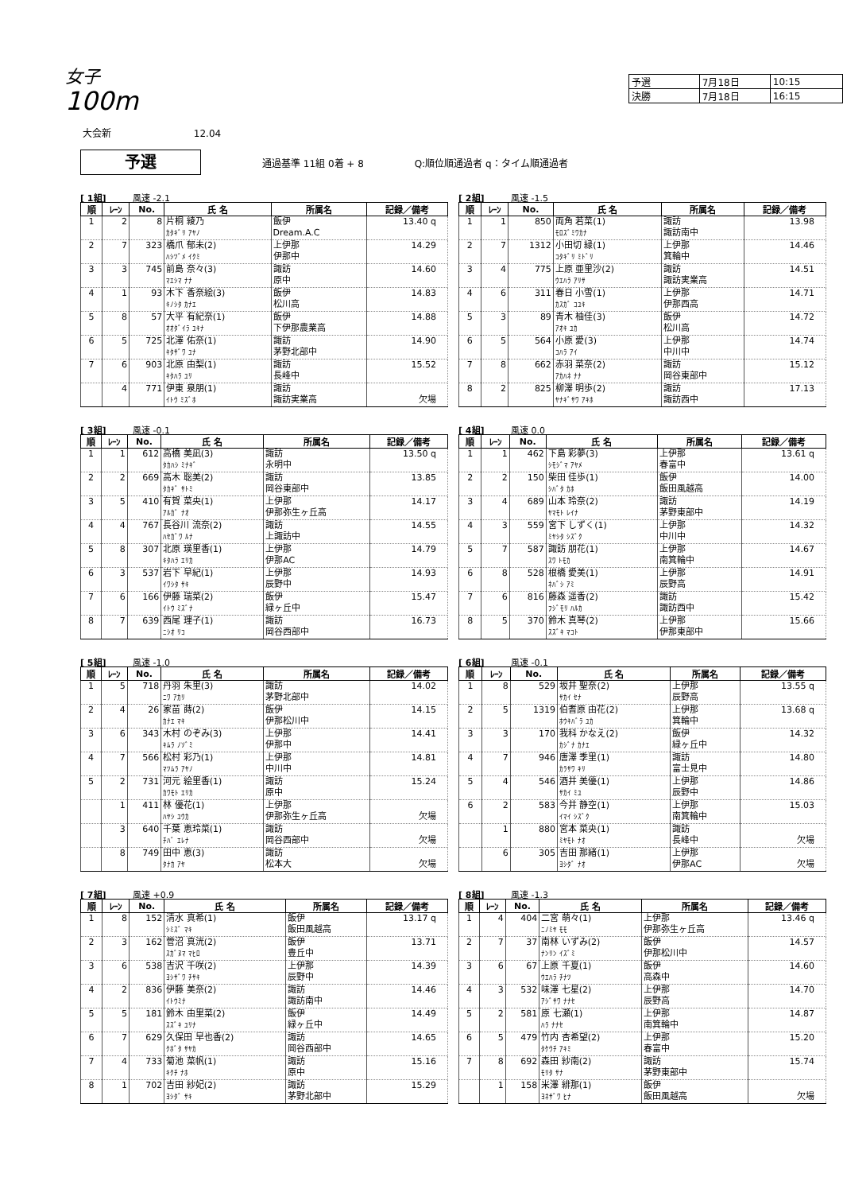女子
100m
| 予選 | 7月18日 | 10:15 |
| 決勝 | 7月18日 | 16:15 |
大会新 12.04
予選
通過基準 11組 0着 + 8 Q:順位順通過者 q：タイム順通過者
[ 1組] 風速 -2.1
| 順 | ﾚｰﾝ | No. | 氏 名 | 所属名 | 記録／備考 |
| --- | --- | --- | --- | --- | --- |
| 1 | 2 | 8 | 片桐 綾乃 ｶﾀｷﾞﾘ ｱﾔﾉ | 飯伊 Dream.A.C | 13.40 q |
| 2 | 7 | 323 | 橋爪 郁未(2) ﾊｼﾂﾞﾒ ｲｸﾐ | 上伊那 伊那中 | 14.29 |
| 3 | 3 | 745 | 前島 奈々(3) ﾏｴｼﾏ ﾅﾅ | 諏訪 原中 | 14.60 |
| 4 | 1 | 93 | 木下 香奈絵(3) ｷﾉｼﾀ ｶﾅｴ | 飯伊 松川高 | 14.83 |
| 5 | 8 | 57 | 大平 有紀奈(1) ｵｵﾀﾞｲﾗ ﾕｷﾅ | 飯伊 下伊那農業高 | 14.88 |
| 6 | 5 | 725 | 北澤 佑奈(1) ｷﾀｻﾞﾜ ﾕﾅ | 諏訪 茅野北部中 | 14.90 |
| 7 | 6 | 903 | 北原 由梨(1) ｷﾀﾊﾗ ﾕﾘ | 諏訪 長峰中 | 15.52 |
| | 4 | 771 | 伊東 泉朋(1) ｲﾄｳ ﾐｽﾞﾎ | 諏訪 諏訪実業高 | 欠場 |
[ 2組] 風速 -1.5
| 順 | ﾚｰﾝ | No. | 氏 名 | 所属名 | 記録／備考 |
| --- | --- | --- | --- | --- | --- |
| 1 | 1 | 850 | 両角 若菜(1) ﾓﾛｽﾞﾐﾜｶﾅ | 諏訪 諏訪南中 | 13.98 |
| 2 | 7 | 1312 | 小田切 緑(1) ｺﾀｷﾞﾘ ﾐﾄﾞﾘ | 上伊那 箕輪中 | 14.46 |
| 3 | 4 | 775 | 上原 亜里沙(2) ｳｴﾊﾗ ｱﾘｻ | 諏訪 諏訪実業高 | 14.51 |
| 4 | 6 | 311 | 春日 小雪(1) ｶｽｶﾞ ｺﾕｷ | 上伊那 伊那西高 | 14.71 |
| 5 | 3 | 89 | 青木 柚佳(3) ｱｵｷ ﾕｶ | 飯伊 松川高 | 14.72 |
| 6 | 5 | 564 | 小原 愛(3) ｺﾊﾗ ｱｲ | 上伊那 中川中 | 14.74 |
| 7 | 8 | 662 | 赤羽 菜奈(2) ｱｶﾊﾈ ﾅﾅ | 諏訪 岡谷東部中 | 15.12 |
| 8 | 2 | 825 | 柳澤 明歩(2) ﾔﾅｷﾞｻﾜ ｱｷﾎ | 諏訪 諏訪西中 | 17.13 |
[ 3組] 風速 -0.1
| 順 | ﾚｰﾝ | No. | 氏 名 | 所属名 | 記録／備考 |
| --- | --- | --- | --- | --- | --- |
| 1 | 1 | 612 | 高橋 美凪(3) ﾀｶﾊｼ ﾐﾅｷﾞ | 諏訪 永明中 | 13.50 q |
| 2 | 2 | 669 | 高木 聡美(2) ﾀｶｷﾞ ｻﾄﾐ | 諏訪 岡谷東部中 | 13.85 |
| 3 | 5 | 410 | 有賀 菜央(1) ｱﾙｶﾞ ﾅｵ | 上伊那 伊那弥生ヶ丘高 | 14.17 |
| 4 | 4 | 767 | 長谷川 流奈(2) ﾊｾｶﾞﾜ ﾙﾅ | 諏訪 上諏訪中 | 14.55 |
| 5 | 8 | 307 | 北原 瑛里香(1) ｷﾀﾊﾗ ｴﾘｶ | 上伊那 伊那AC | 14.79 |
| 6 | 3 | 537 | 岩下 早紀(1) ｲﾜｼﾀ ｻｷ | 上伊那 辰野中 | 14.93 |
| 7 | 6 | 166 | 伊藤 瑞菜(2) ｲﾄｳ ﾐｽﾞﾅ | 飯伊 緑ヶ丘中 | 15.47 |
| 8 | 7 | 639 | 西尾 理子(1) ﾆｼｵ ﾘｺ | 諏訪 岡谷西部中 | 16.73 |
[ 4組] 風速 0.0
| 順 | ﾚｰﾝ | No. | 氏 名 | 所属名 | 記録／備考 |
| --- | --- | --- | --- | --- | --- |
| 1 | 1 | 462 | 下島 彩夢(3) ｼﾓｼﾞﾏ ｱﾔﾒ | 上伊那 春富中 | 13.61 q |
| 2 | 2 | 150 | 柴田 佳歩(1) ｼﾊﾞﾀ ｶﾎ | 飯伊 飯田風越高 | 14.00 |
| 3 | 4 | 689 | 山本 玲奈(2) ﾔﾏﾓﾄ ﾚｲﾅ | 諏訪 茅野東部中 | 14.19 |
| 4 | 3 | 559 | 宮下 しずく(1) ﾐﾔｼﾀ ｼｽﾞｸ | 上伊那 中川中 | 14.32 |
| 5 | 7 | 587 | 諏訪 朋花(1) ｽﾜ ﾄﾓｶ | 上伊那 南箕輪中 | 14.67 |
| 6 | 8 | 528 | 根橋 愛美(1) ﾈﾊﾞｼ ｱﾐ | 上伊那 辰野高 | 14.91 |
| 7 | 6 | 816 | 藤森 遥香(2) ﾌｼﾞﾓﾘ ﾊﾙｶ | 諏訪 諏訪西中 | 15.42 |
| 8 | 5 | 370 | 鈴木 真琴(2) ｽｽﾞｷ ﾏｺﾄ | 上伊那 伊那東部中 | 15.66 |
[ 5組] 風速 -1.0
| 順 | ﾚｰﾝ | No. | 氏 名 | 所属名 | 記録／備考 |
| --- | --- | --- | --- | --- | --- |
| 1 | 5 | 718 | 丹羽 朱里(3) ﾆﾜ ｱｶﾘ | 諏訪 茅野北部中 | 14.02 |
| 2 | 4 | 26 | 家苗 蒔(2) ｶﾅｴ ﾏｷ | 飯伊 伊那松川中 | 14.15 |
| 3 | 6 | 343 | 木村 のぞみ(3) ｷﾑﾗ ﾉｿﾞﾐ | 上伊那 伊那中 | 14.41 |
| 4 | 7 | 566 | 松村 彩乃(1) ﾏﾂﾑﾗ ｱﾔﾉ | 上伊那 中川中 | 14.81 |
| 5 | 2 | 731 | 河元 絵里香(1) ｶﾜﾓﾄ ｴﾘｶ | 諏訪 原中 | 15.24 |
| | 1 | 411 | 林 優花(1) ﾊﾔｼ ﾕｳｶ | 上伊那 伊那弥生ヶ丘高 | 欠場 |
| | 3 | 640 | 千葉 恵玲菜(1) ﾁﾊﾞ ｴﾚﾅ | 諏訪 岡谷西部中 | 欠場 |
| | 8 | 749 | 田中 恵(3) ﾀﾅｶ ｱﾔ | 諏訪 松本大 | 欠場 |
[ 6組] 風速 -0.1
| 順 | ﾚｰﾝ | No. | 氏 名 | 所属名 | 記録／備考 |
| --- | --- | --- | --- | --- | --- |
| 1 | 8 | 529 | 坂井 聖奈(2) ｻｶｲ ｾﾅ | 上伊那 辰野高 | 13.55 q |
| 2 | 5 | 1319 | 伯耆原 由花(2) ﾎｳｷﾊﾞﾗ ﾕｶ | 上伊那 箕輪中 | 13.68 q |
| 3 | 3 | 170 | 我科 かなえ(2) ｶｼﾞﾅ ｶﾅｴ | 飯伊 緑ヶ丘中 | 14.32 |
| 4 | 7 | 946 | 唐澤 季里(1) ｶﾗｻﾜ ｷﾘ | 諏訪 富士見中 | 14.80 |
| 5 | 4 | 546 | 酒井 美優(1) ｻｶｲ ﾐﾕ | 上伊那 辰野中 | 14.86 |
| 6 | 2 | 583 | 今井 静空(1) ｲﾏｲ ｼｽﾞｸ | 上伊那 南箕輪中 | 15.03 |
| | 1 | 880 | 宮本 菜央(1) ﾐﾔﾓﾄ ﾅｵ | 諏訪 長峰中 | 欠場 |
| | 6 | 305 | 吉田 那緒(1) ﾖｼﾀﾞ ﾅｵ | 上伊那 伊那AC | 欠場 |
[ 7組] 風速 +0.9
| 順 | ﾚｰﾝ | No. | 氏 名 | 所属名 | 記録／備考 |
| --- | --- | --- | --- | --- | --- |
| 1 | 8 | 152 | 清水 真希(1) ｼﾐｽﾞ ﾏｷ | 飯伊 飯田風越高 | 13.17 q |
| 2 | 3 | 162 | 菅沼 真洸(2) ｽｶﾞﾇﾏ ﾏﾋﾛ | 飯伊 豊丘中 | 13.71 |
| 3 | 6 | 538 | 吉沢 千咲(2) ﾖｼｻﾞﾜ ﾁｻｷ | 上伊那 辰野中 | 14.39 |
| 4 | 2 | 836 | 伊藤 美奈(2) ｲﾄｳﾐﾅ | 諏訪 諏訪南中 | 14.46 |
| 5 | 5 | 181 | 鈴木 由里菜(2) ｽｽﾞｷ ﾕﾘﾅ | 飯伊 緑ヶ丘中 | 14.49 |
| 6 | 7 | 629 | 久保田 早也香(2) ｸﾎﾞﾀ ｻﾔｶ | 諏訪 岡谷西部中 | 14.65 |
| 7 | 4 | 733 | 菊池 菜帆(1) ｷｸﾁ ﾅﾎ | 諏訪 原中 | 15.16 |
| 8 | 1 | 702 | 吉田 紗妃(2) ﾖｼﾀﾞ ｻｷ | 諏訪 茅野北部中 | 15.29 |
[ 8組] 風速 -1.3
| 順 | ﾚｰﾝ | No. | 氏 名 | 所属名 | 記録／備考 |
| --- | --- | --- | --- | --- | --- |
| 1 | 4 | 404 | 二宮 萌々(1) ﾆﾉﾐﾔ ﾓﾓ | 上伊那 伊那弥生ヶ丘高 | 13.46 q |
| 2 | 7 | 37 | 南林 いずみ(2) ﾅﾝﾘﾝ ｲｽﾞﾐ | 飯伊 伊那松川中 | 14.57 |
| 3 | 6 | 67 | 上原 千夏(1) ｳｴﾊﾗ ﾁﾅﾂ | 飯伊 高森中 | 14.60 |
| 4 | 3 | 532 | 味澤 七星(2) ｱｼﾞｻﾜ ﾅﾅｾ | 上伊那 辰野高 | 14.70 |
| 5 | 2 | 581 | 原 七瀬(1) ﾊﾗ ﾅﾅｾ | 上伊那 南箕輪中 | 14.87 |
| 6 | 5 | 479 | 竹内 杏希望(2) ﾀｹｳﾁ ｱｷﾐ | 上伊那 春富中 | 15.20 |
| 7 | 8 | 692 | 森田 紗南(2) ﾓﾘﾀ ｻﾅ | 諏訪 茅野東部中 | 15.74 |
| | 1 | 158 | 米澤 緋那(1) ﾖﾈｻﾞﾜ ﾋﾅ | 飯伊 飯田風越高 | 欠場 |